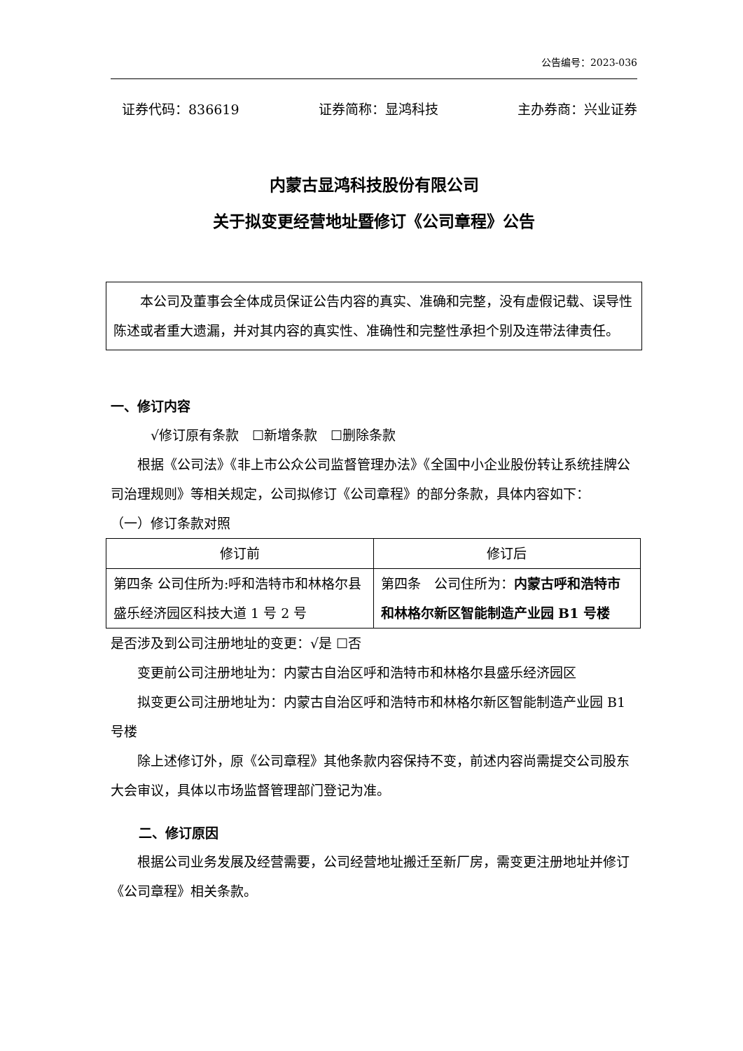公告编号：2023-036
证券代码：836619 证券简称：显鸿科技 主办券商：兴业证券
内蒙古显鸿科技股份有限公司
关于拟变更经营地址暨修订《公司章程》公告
本公司及董事会全体成员保证公告内容的真实、准确和完整，没有虚假记载、误导性陈述或者重大遗漏，并对其内容的真实性、准确性和完整性承担个别及连带法律责任。
一、修订内容
√修订原有条款　☐新增条款　☐删除条款
根据《公司法》《非上市公众公司监督管理办法》《全国中小企业股份转让系统挂牌公司治理规则》等相关规定，公司拟修订《公司章程》的部分条款，具体内容如下：
（一）修订条款对照
| 修订前 | 修订后 |
| --- | --- |
| 第四条 公司住所为:呼和浩特市和林格尔县盛乐经济园区科技大道 1 号 2 号 | 第四条 公司住所为： 内蒙古呼和浩特市和林格尔新区智能制造产业园 B1 号楼 |
是否涉及到公司注册地址的变更：√是 ☐否
变更前公司注册地址为：内蒙古自治区呼和浩特市和林格尔县盛乐经济园区
拟变更公司注册地址为：内蒙古自治区呼和浩特市和林格尔新区智能制造产业园 B1 号楼
除上述修订外，原《公司章程》其他条款内容保持不变，前述内容尚需提交公司股东大会审议，具体以市场监督管理部门登记为准。
二、修订原因
根据公司业务发展及经营需要，公司经营地址搬迁至新厂房，需变更注册地址并修订《公司章程》相关条款。